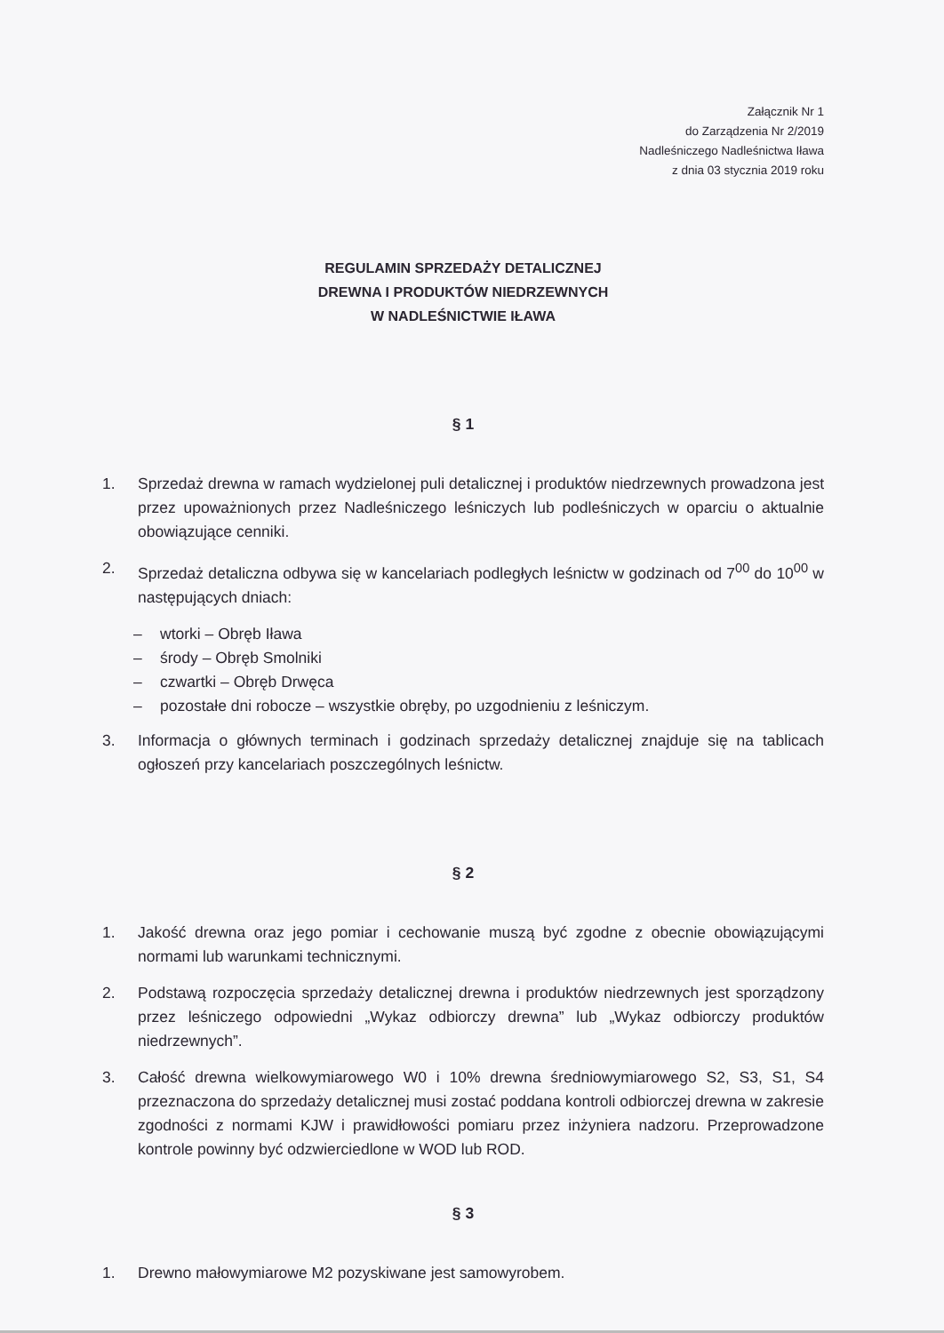Załącznik Nr 1
do Zarządzenia Nr 2/2019
Nadleśniczego Nadleśnictwa Iława
z dnia 03 stycznia 2019 roku
REGULAMIN SPRZEDAŻY DETALICZNEJ
DREWNA I PRODUKTÓW NIEDRZEWNYCH
W NADLEŚNICTWIE IŁAWA
§ 1
1. Sprzedaż drewna w ramach wydzielonej puli detalicznej i produktów niedrzewnych prowadzona jest przez upoważnionych przez Nadleśniczego leśniczych lub podleśniczych w oparciu o aktualnie obowiązujące cenniki.
2. Sprzedaż detaliczna odbywa się w kancelariach podległych leśnictw w godzinach od 7<sup>00</sup> do 10<sup>00</sup> w następujących dniach:
– wtorki – Obręb Iława
– środy – Obręb Smolniki
– czwartki – Obręb Drwęca
– pozostałe dni robocze – wszystkie obręby, po uzgodnieniu z leśniczym.
3. Informacja o głównych terminach i godzinach sprzedaży detalicznej znajduje się na tablicach ogłoszeń przy kancelariach poszczególnych leśnictw.
§ 2
1. Jakość drewna oraz jego pomiar i cechowanie muszą być zgodne z obecnie obowiązującymi normami lub warunkami technicznymi.
2. Podstawą rozpoczęcia sprzedaży detalicznej drewna i produktów niedrzewnych jest sporządzony przez leśniczego odpowiedni „Wykaz odbiorczy drewna” lub „Wykaz odbiorczy produktów niedrzewnych”.
3. Całość drewna wielkowymiarowego W0 i 10% drewna średniowymiarowego S2, S3, S1, S4 przeznaczona do sprzedaży detalicznej musi zostać poddana kontroli odbiorczej drewna w zakresie zgodności z normami KJW i prawidłowości pomiaru przez inżyniera nadzoru. Przeprowadzone kontrole powinny być odzwierciedlone w WOD lub ROD.
§ 3
1. Drewno małowymiarowe M2 pozyskiwane jest samowyrobem.